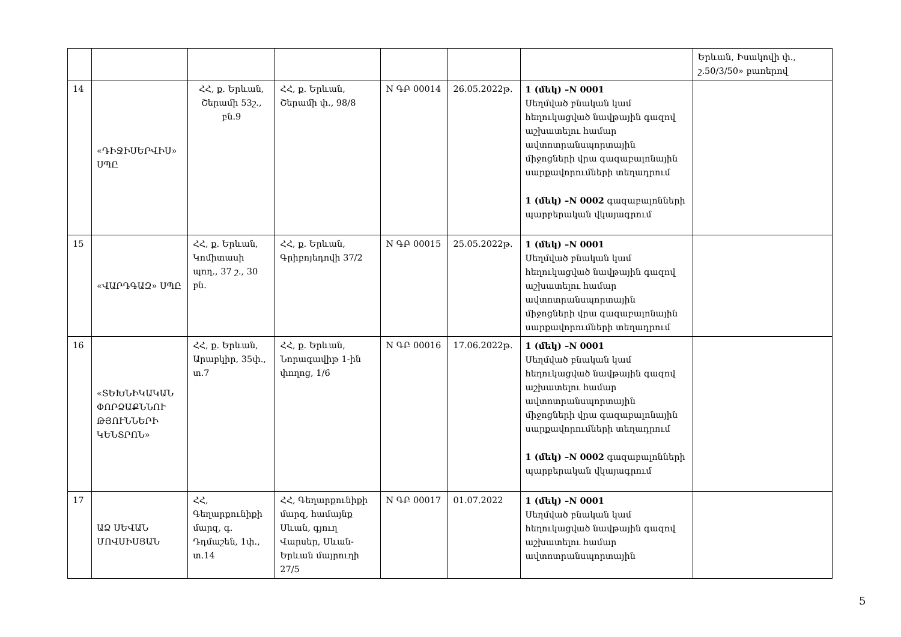| | | | | | | | Երևան, Իսակովի փ., շ.50/3/50» բառերով |
| 14 | «ԴԻՋԻՍԵՐՎԻՍ» ՍՊԸ | ՀՀ, ք. Երևան, Շերամի 53շ., բն.9 | ՀՀ, ք. Երևան, Շերամի փ., 98/8 | N ԳԲ 00014 | 26.05.2022թ. | 1 (մեկ) –N 0001 Սեղմված բնական կամ հեղուկացված նավթային գազով աշխատելու համար ավտոտրանսպորտային միջոցների վրա գազաբալոնային սարքավորումների տեղադրում 1 (մեկ) –N 0002 գազաբալոնների պարբերական վկայագրում | |
| 15 | «ՎԱՐԴԳԱԶ» ՍՊԸ | ՀՀ, ք. Երևան, Կոմիտասի պող., 37 շ., 30 բն. | ՀՀ, ք. Երևան, Գրիբոյեդովի 37/2 | N ԳԲ 00015 | 25.05.2022թ. | 1 (մեկ) –N 0001 Սեղմված բնական կամ հեղուկացված նավթային գազով աշխատելու համար ավտոտրանսպորտային միջոցների վրա գազաբալոնային սարքավորումների տեղադրում | |
| 16 | «ՏԵԽՆԻԿԱԿԱՆ ՓՈՐՁԱՔՆՆՈՒ ԹՅՈՒՆՆԵՐԻ ԿԵՆՏՐՈՆ» | ՀՀ, ք. Երևան, Արաբկիր, 35փ., տ.7 | ՀՀ, ք. Երևան, Նորագավիթ 1-ին փողոց, 1/6 | N ԳԲ 00016 | 17.06.2022թ. | 1 (մեկ) –N 0001 Սեղմված բնական կամ հեղուկացված նավթային գազով աշխատելու համար ավտոտրանսպորտային միջոցների վրա գազաբալոնային սարքավորումների տեղադրում 1 (մեկ) –N 0002 գազաբալոնների պարբերական վկայագրում | |
| 17 | ԱՁ ՍԵՎԱՆ ՄՈՎՍԻՍՅԱՆ | ՀՀ, Գեղարքունիքի մարզ, գ. Դդմաշեն, 1փ., տ.14 | ՀՀ, Գեղարքունիքի մարզ, համայնք Սևան, գյուղ Վարսեր, Սևան-Երևան մայրուղի 27/5 | N ԳԲ 00017 | 01.07.2022 | 1 (մեկ) –N 0001 Սեղմված բնական կամ հեղուկացված նավթային գազով աշխատելու համար ավտոտրանսպորտային | |
5